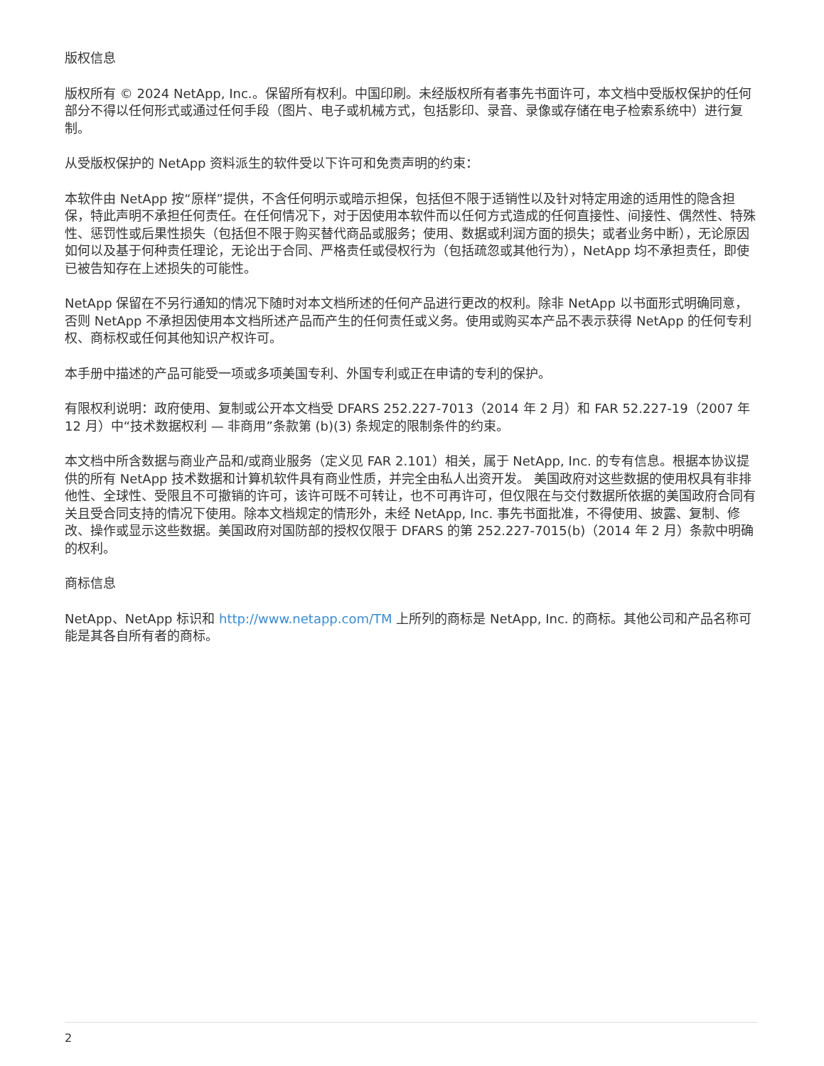版权信息
版权所有 © 2024 NetApp, Inc.。保留所有权利。中国印刷。未经版权所有者事先书面许可，本文档中受版权保护的任何部分不得以任何形式或通过任何手段（图片、电子或机械方式，包括影印、录音、录像或存储在电子检索系统中）进行复制。
从受版权保护的 NetApp 资料派生的软件受以下许可和免责声明的约束：
本软件由 NetApp 按“原样”提供，不含任何明示或暗示担保，包括但不限于适销性以及针对特定用途的适用性的隐含担保，特此声明不承担任何责任。在任何情况下，对于因使用本软件而以任何方式造成的任何直接性、间接性、偶然性、特殊性、惩罚性或后果性损失（包括但不限于购买替代商品或服务；使用、数据或利润方面的损失；或者业务中断），无论原因如何以及基于何种责任理论，无论出于合同、严格责任或侵权行为（包括疏忽或其他行为），NetApp 均不承担责任，即使已被告知存在上述损失的可能性。
NetApp 保留在不另行通知的情况下随时对本文档所述的任何产品进行更改的权利。除非 NetApp 以书面形式明确同意，否则 NetApp 不承担因使用本文档所述产品而产生的任何责任或义务。使用或购买本产品不表示获得 NetApp 的任何专利权、商标权或任何其他知识产权许可。
本手册中描述的产品可能受一项或多项美国专利、外国专利或正在申请的专利的保护。
有限权利说明：政府使用、复制或公开本文档受 DFARS 252.227-7013（2014 年 2 月）和 FAR 52.227-19（2007 年 12 月）中“技术数据权利 — 非商用”条款第 (b)(3) 条规定的限制条件的约束。
本文档中所含数据与商业产品和/或商业服务（定义见 FAR 2.101）相关，属于 NetApp, Inc. 的专有信息。根据本协议提供的所有 NetApp 技术数据和计算机软件具有商业性质，并完全由私人出资开发。 美国政府对这些数据的使用权具有非排他性、全球性、受限且不可撤销的许可，该许可既不可转让，也不可再许可，但仅限在与交付数据所依据的美国政府合同有关且受合同支持的情况下使用。除本文档规定的情形外，未经 NetApp, Inc. 事先书面批准，不得使用、披露、复制、修改、操作或显示这些数据。美国政府对国防部的授权仅限于 DFARS 的第 252.227-7015(b)（2014 年 2 月）条款中明确的权利。
商标信息
NetApp、NetApp 标识和 http://www.netapp.com/TM 上所列的商标是 NetApp, Inc. 的商标。其他公司和产品名称可能是其各自所有者的商标。
2